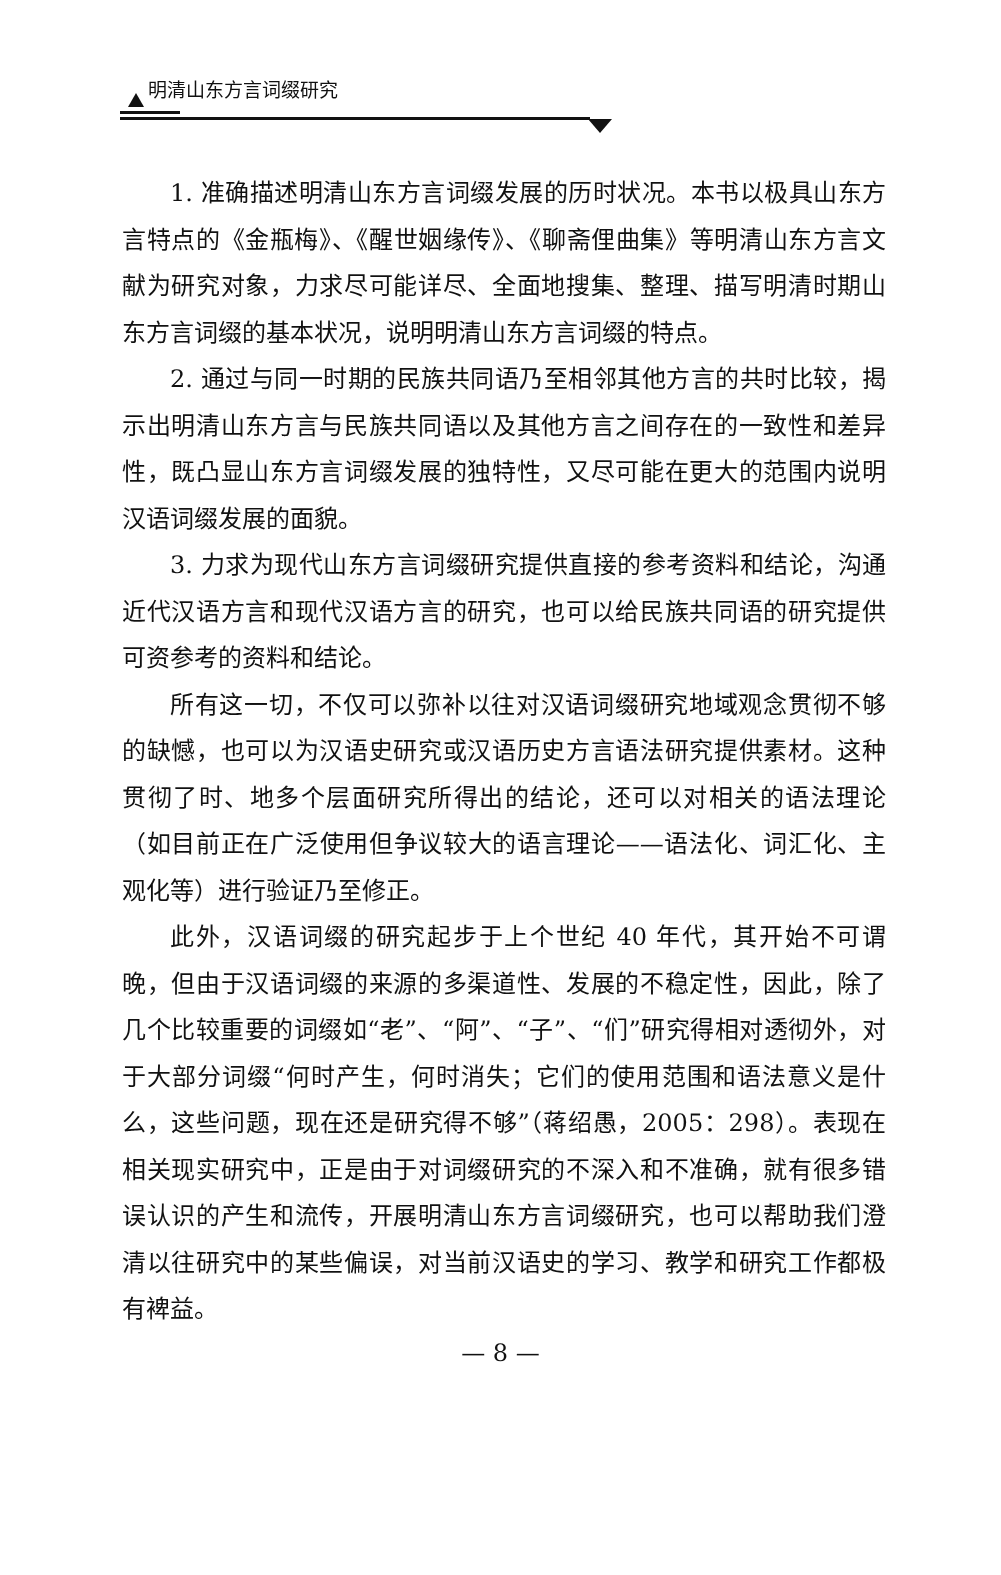明清山东方言词缀研究
1. 准确描述明清山东方言词缀发展的历时状况。本书以极具山东方言特点的《金瓶梅》、《醒世姻缘传》、《聊斋俚曲集》等明清山东方言文献为研究对象，力求尽可能详尽、全面地搜集、整理、描写明清时期山东方言词缀的基本状况，说明明清山东方言词缀的特点。
2. 通过与同一时期的民族共同语乃至相邻其他方言的共时比较，揭示出明清山东方言与民族共同语以及其他方言之间存在的一致性和差异性，既凸显山东方言词缀发展的独特性，又尽可能在更大的范围内说明汉语词缀发展的面貌。
3. 力求为现代山东方言词缀研究提供直接的参考资料和结论，沟通近代汉语方言和现代汉语方言的研究，也可以给民族共同语的研究提供可资参考的资料和结论。
所有这一切，不仅可以弥补以往对汉语词缀研究地域观念贯彻不够的缺憾，也可以为汉语史研究或汉语历史方言语法研究提供素材。这种贯彻了时、地多个层面研究所得出的结论，还可以对相关的语法理论（如目前正在广泛使用但争议较大的语言理论——语法化、词汇化、主观化等）进行验证乃至修正。
此外，汉语词缀的研究起步于上个世纪 40 年代，其开始不可谓晚，但由于汉语词缀的来源的多渠道性、发展的不稳定性，因此，除了几个比较重要的词缀如“老”、“阿”、“子”、“们”研究得相对透彻外，对于大部分词缀“何时产生，何时消失；它们的使用范围和语法意义是什么，这些问题，现在还是研究得不够”（蒋绍愚，2005：298）。表现在相关现实研究中，正是由于对词缀研究的不深入和不准确，就有很多错误认识的产生和流传，开展明清山东方言词缀研究，也可以帮助我们澄清以往研究中的某些偏误，对当前汉语史的学习、教学和研究工作都极有裨益。
— 8 —